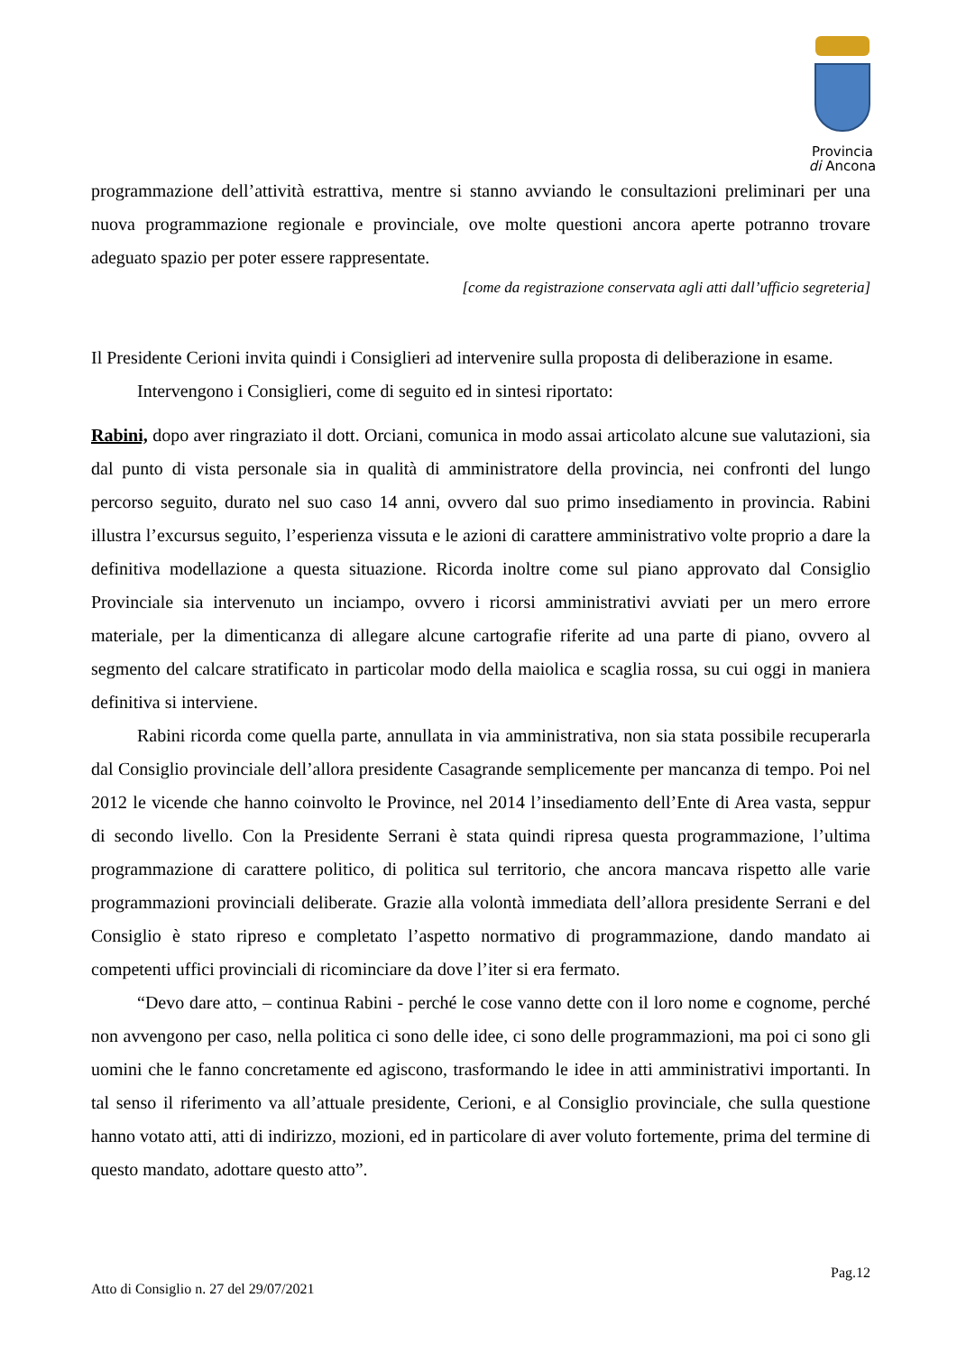Provincia
di Ancona
programmazione dell’attività estrattiva, mentre si stanno avviando le consultazioni preliminari per una nuova programmazione regionale e provinciale, ove molte questioni ancora aperte potranno trovare adeguato spazio per poter essere rappresentate.
[come da registrazione conservata agli atti dall’ufficio segreteria]
Il Presidente Cerioni invita quindi i Consiglieri ad intervenire sulla proposta di deliberazione in esame.
Intervengono i Consiglieri, come di seguito ed in sintesi riportato:
Rabini, dopo aver ringraziato il dott. Orciani, comunica in modo assai articolato alcune sue valutazioni, sia dal punto di vista personale sia in qualità di amministratore della provincia, nei confronti del lungo percorso seguito, durato nel suo caso 14 anni, ovvero dal suo primo insediamento in provincia. Rabini illustra l’excursus seguito, l’esperienza vissuta e le azioni di carattere amministrativo volte proprio a dare la definitiva modellazione a questa situazione. Ricorda inoltre come sul piano approvato dal Consiglio Provinciale sia intervenuto un inciampo, ovvero i ricorsi amministrativi avviati per un mero errore materiale, per la dimenticanza di allegare alcune cartografie riferite ad una parte di piano, ovvero al segmento del calcare stratificato in particolar modo della maiolica e scaglia rossa, su cui oggi in maniera definitiva si interviene.
Rabini ricorda come quella parte, annullata in via amministrativa, non sia stata possibile recuperarla dal Consiglio provinciale dell’allora presidente Casagrande semplicemente per mancanza di tempo. Poi nel 2012 le vicende che hanno coinvolto le Province, nel 2014 l’insediamento dell’Ente di Area vasta, seppur di secondo livello. Con la Presidente Serrani è stata quindi ripresa questa programmazione, l’ultima programmazione di carattere politico, di politica sul territorio, che ancora mancava rispetto alle varie programmazioni provinciali deliberate. Grazie alla volontà immediata dell’allora presidente Serrani e del Consiglio è stato ripreso e completato l’aspetto normativo di programmazione, dando mandato ai competenti uffici provinciali di ricominciare da dove l’iter si era fermato.
“Devo dare atto, – continua Rabini - perché le cose vanno dette con il loro nome e cognome, perché non avvengono per caso, nella politica ci sono delle idee, ci sono delle programmazioni, ma poi ci sono gli uomini che le fanno concretamente ed agiscono, trasformando le idee in atti amministrativi importanti. In tal senso il riferimento va all’attuale presidente, Cerioni, e al Consiglio provinciale, che sulla questione hanno votato atti, atti di indirizzo, mozioni, ed in particolare di aver voluto fortemente, prima del termine di questo mandato, adottare questo atto”.
Pag.12
Atto di Consiglio n. 27 del 29/07/2021